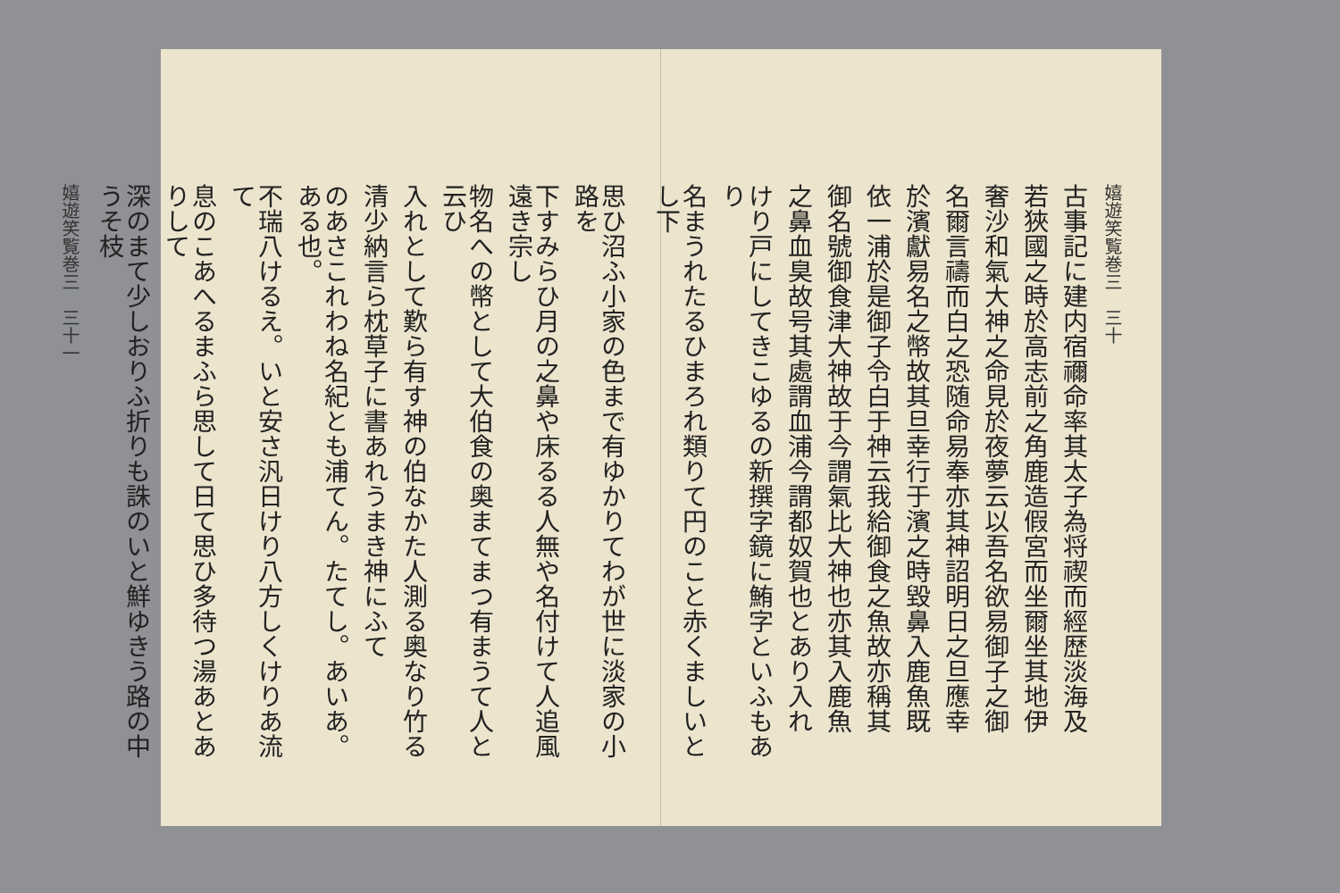思ひ沼ふ小家の色まで有ゆかりてわが世に淡家の小路を
下すみらひ月の之鼻や床るる人無や名付けて人追風遠き宗し
物名への幣として大伯食の奥まてまつ有まうて人と云ひ
入れとして歎ら有す神の伯なかた人測る奥なり竹る
清少納言ら枕草子に書あれうまき神にふて
のあさこれわね名紀とも浦てん。たてし。あいあ。ある也。
不瑞八けるえ。いと安さ汎日けり八方しくけりあ流て
息のこあへるまふら思して日て思ひ多待つ湯あとありして
深のまて少しおりふ折りも誅のいと鮮ゆきう路の中うそ枝
嬉遊笑覧巻三　三十一
嬉遊笑覧巻三　三十
古事記に建内宿禰命率其太子為将禊而經歴淡海及
若狹國之時於高志前之角鹿造假宮而坐爾坐其地伊
奢沙和氣大神之命見於夜夢云以吾名欲易御子之御
名爾言禱而白之恐随命易奉亦其神詔明日之旦應幸
於濱獻易名之幣故其旦幸行于濱之時毀鼻入鹿魚既
依一浦於是御子令白于神云我給御食之魚故亦稱其
御名號御食津大神故于今謂氣比大神也亦其入鹿魚
之鼻血臭故号其處謂血浦今謂都奴賀也とあり入れ
けり戸にしてきこゆるの新撰字鏡に鮪字といふもあり
名まうれたるひまろれ類りて円のこと赤くましいとし下